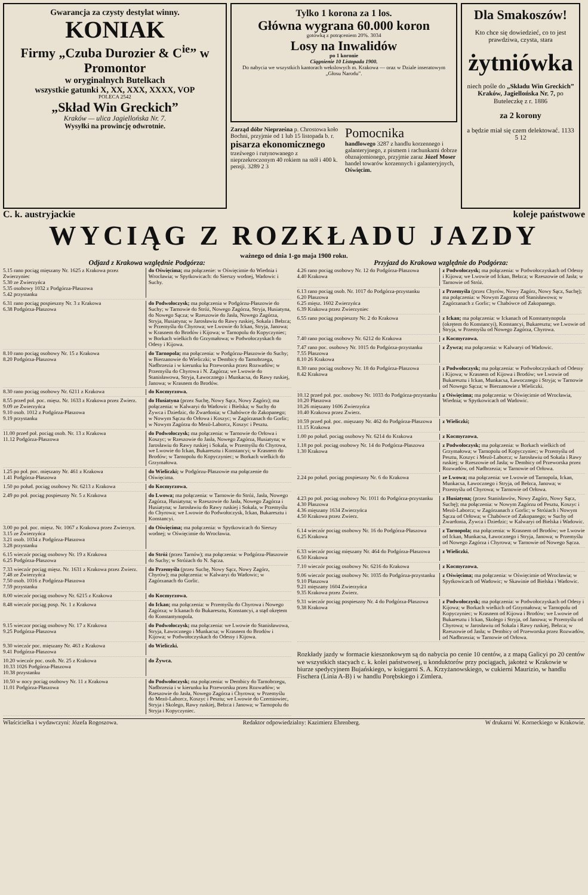Gwarancja za czysty destylat winny.
KONIAK
Firmy „Czuba Durozier & C<sup>ie</sup>” w Promontor
w oryginalnych Butelkach
wszystkie gatunki X, XX, XXX, XXXX, VOP
POLECA 2542
„Skład Win Greckich”
Kraków — ulica Jagiellońska Nr. 7.
Wysyłki na prowincję odwrotnie.
Tylko 1 korona za 1 los.
Główna wygrana 60.000 koron
gotówką z potrąceniem 20%. 3034
Losy na Inwalidów
po 1 koronie
Ciągnienie 10 Listopada 1900.
Do nabycia we wszystkich kantorach wekslowych m. Krakowa — oraz w Dziale inseratowym „Głosu Narodu”.
Zarząd dóbr Nieprześna p. Chrostowa koło Bochni, przyjmie od 1 lub 15 listopada b. r.
pisarza ekonomicznego
trzeźwego i rutynowanego z nieprzekroczonym 40 rokiem na stół i 400 k. pensji. 3289 2 3
Pomocnika
handlowego 3287 z handlu korzennego i galanteryjnego, z pismem i rachunkami dobrze obznajomionego, przyjmie zaraz Józef Moser handel towarów korzennych i galanteryjnych, Oświęcim.
Dla Smakoszów!
Kto chce się dowiedzieć, co to jest prawdziwa, czysta, stara
żytniówka
niech pośle do „Składu Win Greckich” Kraków, Jagiellońska Nr. 7, po Buteleczkę z r. 1886
za 2 korony
a będzie miał się czem delektować. 1133 5 12
C. k. austryjackie koleje państwowe
WYCIĄG Z ROZKŁADU JAZDY
ważnego od dnia 1-go maja 1900 roku.
Odjazd z Krakowa względnie Podgórza:
5.15 rano pociąg mięszany Nr. 1625 z Krakowa przez Zwierzyniec
5.30 ze Zwierzyńca
5.35 osobowy 1032 z Podgórza-Płaszowa
5.42 przystanku
do Oświęcima; ma połączenie: w Oświęcimie do Wiednia i Wrocławia; w Spytkowicach: do Sierszy wodnej, Wadowic i Suchy.
6.31 rano pociąg pospieszny Nr. 3 z Krakowa
6.38 Podgórza-Płaszowa
do Podwołoczysk; ma połączenia w Podgórzu-Płaszowie do Suchy; w Tarnowie do Stróż, Nowego Zagórza, Stryja, Husiatyna, do Nowego Sącza; w Rzeszowie do Jasła, Nowego Zagórza, Stryja, Husiatyna; w Jarosławiu do Rawy ruskiej, Sokala i Bełzca; w Przemyślu do Chyrowa; we Lwowie do Ickan, Stryja, Janowa; w Krasnem do Brodów i Kijowa; w Tarnopolu do Kopyczyniec; w Borkach wielkich do Grzymałowa; w Podwołoczyskach do Odesy i Kijowa.
8.10 rano pociąg osobowy Nr. 15 z Krakowa
8.20 Podgórza-Płaszowa
do Tarnopola; ma połączenia: w Podgórzu-Płaszowie do Suchy; w Bierzanowie do Wieliczki; w Dembicy do Tarnobrzega, Nadbrzezia i w kierunku ku Przeworska przez Rozwadów; w Przemyślu do Chyrowa i N. Zagórza; we Lwowie do Stanisławowa, Stryja, Ławocznego i Munkacsa, do Rawy ruskiej, Janowa; w Krasnem do Brodów.
8.30 rano pociąg osobowy Nr. 6211 z Krakowa
do Kocmyrzowa.
8.55 przed poł. poc. mięsz. Nr. 1633 z Krakowa przez Zwierz.
9.09 ze Zwierzyńca
9.10 osob. 1012 z Podgórza-Płaszowa
9.19 przystanku
do Husiatyna (przez Suchę, Nowy Sącz, Nowy Zagórz); ma połączenia: w Kalwaryi do Wadowic i Bielska; w Suchy do Żywca i Dziedzic, do Zwardonia; w Chabówce do Zakopanego; w Nowym Sączu do Orłowa i Koszyc; w Zagórzanach do Gorlic; w Nowym Zagórzu do Mezö-Laborcz, Koszyc i Pesztu.
11.00 przed poł. pociąg osob. Nr. 13 z Krakowa
11.12 Podgórza-Płaszowa
do Podwołoczysk; ma połączenia: w Tarnowie do Orłowa i Koszyc; w Rzeszowie do Jasła, Nowego Zagórza, Husiatyna; w Jarosławiu do Rawy ruskiej i Sokala, w Przemyślu do Chyrowa, we Lwowie do Ickan, Bukaresztu i Konstancyi; w Krasnem do Brodów; w Tarnopolu do Kopyczyniec; w Borkach wielkich do Grzymałowa.
1.25 po poł. poc. mięszany Nr. 461 z Krakowa
1.41 Podgórza-Płaszowa
do Wieliczki; w Podgórzu-Płaszowie ma połączenie do Oświęcima.
1.50 po połud. pociąg osobowy Nr. 6213 z Krakowa
do Kocmyrzowa.
2.49 po poł. pociąg pospieszny Nr. 5 z Krakowa
do Lwowa; ma połączenia: w Tarnowie do Stróż, Jasła, Nowego Zagórza, Husiatyna; w Rzeszowie do Jasła, Nowego Zagórza i Husiatyna; w Jarosławiu do Rawy ruskiej i Sokala, w Przemyślu do Chyrowa; we Lwowie do Podwołoczysk, Ickan, Bukaresztu i Konstancyi.
3.00 po poł. poc. mięsz. Nr. 1067 z Krakowa przez Zwierzyn.
3.15 ze Zwierzyńca
3.21 osob. 1034 z Podgórza-Płaszowa
3.28 przystanku
do Oświęcima; ma połączenia: w Spytkowicach do Sierszy wodnej; w Oświęcimie do Wrocławia.
6.15 wieczór pociąg osobowy Nr. 19 z Krakowa
6.25 Podgórza-Płaszowa
do Stróż (przez Tarnów); ma połączenia: w Podgórzu-Płaszowie do Suchy; w Stróżach do N. Sącza.
7.33 wieczór pociąg mięsz. Nr. 1631 z Krakowa przez Zwierz.
7.48 ze Zwierzyńca
7.50 osob. 1016 z Podgórza-Płaszowa
7.59 przystanku
do Przemyśla (przez Suchę, Nowy Sącz, Nowy Zagórz, Chyrów); ma połączenia: w Kalwaryi do Wadowic; w Zagórzanach do Gorlic.
8.00 wieczór pociąg osobowy Nr. 6215 z Krakowa
do Kocmyrzowa.
8.48 wieczór pociąg posp. Nr. 1 z Krakowa
do Ickan; ma połączenia: w Przemyślu do Chyrowa i Nowego Zagórza; w Ickanach do Bukaresztu, Konstancyi, a stąd okrętem do Konstantynopola.
9.15 wieczor pociąg osobowy Nr. 17 z Krakowa
9.25 Podgórza-Płaszowa
do Podwołoczysk; ma połączenia: we Lwowie do Stanisławowa, Stryja, Ławocznego i Munkacsa; w Krasnem do Brodów i Kijowa; w Podwołoczyskach do Odessy i Kijowa.
9.30 wieczór poc. mięszany Nr. 463 z Krakowa
9.41 Podgórza-Płaszowa
do Wieliczki.
10.20 wieczór poc. osob. Nr. 25 z Krakowa
10.33 1026 Podgórza-Płaszowa
10.38 przystanku
do Żywca.
10.50 w nocy pociąg osobowy Nr. 11 z Krakowa
11.01 Podgórza-Płaszowa
do Podwołoczysk; ma połączenia: w Dembicy do Tarnobrzegu, Nadbrzezia i w kierunku ku Przeworsku przez Rozwadów; w Rzeszowie do Jasła, Nowego Zagórza i Chyrowa; w Przemyślu do Mezö-Laborcz, Koszyc i Pesztu; we Lwowie do Czerniowiec, Stryja i Skolego, Rawy ruskiej, Bełzca i Janowa; w Tarnopolu do Stryja i Kopyczyniec.
Przyjazd do Krakowa względnie do Podgórza:
4.26 rano pociąg osobowy Nr. 12 do Podgórza-Płaszowa
4.40 Krakowa
z Podwołoczysk; ma połączenia: w Podwołoczyskach od Odessy i Kijowa; we Lwowie od Ickan, Bełzca; w Rzeszowie od Jasła; w Tarnowie od Stróż.
6.13 rano pociąg osob. Nr. 1017 do Podgórza-przystanku
6.20 Płaszowa
6.25 mięsz. 1602 Zwierzyńca
6.39 Krakowa przez Zwierzyniec
z Przemyśla (przez Chyrów, Nowy Zagórz, Nowy Sącz, Suchę); ma połączenia: w Nowym Zagorzu od Stanisławowa; w Zagórzanach z Gorlic; w Chabówce od Zakopanego.
6.55 rano pociąg pospieszny Nr. 2 do Krakowa
z Ickan; ma połączenia: w Ickanach od Konstantynopola (okrętem do Konstancyi), Konstancyi, Bukaresztu; we Lwowie od Stryja, w Przemyślu od Nowego Zagórza, Chyrowa.
7.40 rano pociąg osobowy Nr. 6212 do Krakowa
z Kocmyrzowa.
7.47 rano poc. osobowy Nr. 1015 do Podgórza-przystanku
7.55 Płaszowa
8.10 26 Krakowa
z Żywca; ma połączenia: w Kalwaryi od Wadowic.
8.30 rano pociąg osobowy Nr. 18 do Podgórza-Płaszowa
8.42 Krakowa
z Podwołoczysk; ma połączenia: w Podwołoczyskach od Odessy i Kijowa; w Krasnem od Kijowa i Brodów; we Lwowie od Bukaresztu i Ickan, Munkacsa, Ławocznego i Stryja; w Tarnowie od Nowego Sącza; w Bierzanowie z Wieliczki.
10.12 przed poł. poc. osobowy Nr. 1033 do Podgórza-przystanku
10.20 Płaszowa
10.26 mięszany 1606 Zwierzyńca
10.40 Krakowa przez Zwierz.
z Oświęcima; ma połączenia: w Oświęcimie od Wrocławia, Wiednia; w Spytkowicach od Wadowic.
10.59 przed poł. poc. mięszany Nr. 462 do Podgórza-Płaszowa
11.15 Krakowa
z Wieliczki;
1.00 po połud. pociąg osobowy Nr. 6214 do Krakowa
z Kocmyrzowa.
1.18 po poł. pociąg osobowy Nr. 14 do Podgórza-Płaszowa
1.30 Krakowa
z Podwołoczysk; ma połączenia: w Borkach wielkich od Grzymałowa; w Tarnopolu od Kopyczyniec; w Przemyślu od Pesztu, Koszyc i Mezö-Laborcz; w Jarosławiu od Sokala i Rawy ruskiej; w Rzeszowie od Jasła; w Dembicy od Przeworska przez Rozwadów, od Nadbrzezia; w Tarnowie od Orłowa.
2.24 po połud. pociąg pospieszny Nr. 6 do Krakowa
ze Lwowa; ma połączenia: we Lwowie od Tarnopola, Ickan, Munkacsa, Ławocznego i Stryja, od Bełzca, Janowa; w Przemyślu od Chyrowa; w Tarnowie od Orłowa.
4.23 po poł. pociąg osobowy Nr. 1011 do Podgórza-przystanku
4.30 Płaszowa
4.36 mięszany 1634 Zwierzyńca
4.50 Krakowa przez Zwierz.
z Husiatyna; (przez Stanisławów, Nowy Zagórz, Nowy Sącz, Suchę); ma połączenia: w Nowym Zagórzu od Pesztu, Koszyc i Mezö-Laborcz; w Zagórzanach z Gorlic; w Stróżach i Nowym Sączu od Orłowa; w Chabówce od Zakopanego; w Suchy od Zwardonia, Żywca i Dziedzic; w Kalwaryi od Bielska i Wadowic.
6.14 wieczór pociąg osobowy Nr. 16 do Podgórza-Płaszowa
6.25 Krakowa
z Tarnopola; ma połączenia: w Krasnem od Brodów; we Lwowie od Ickan, Munkacsa, Ławocznego i Stryja, Janowa; w Przemyślu od Nowego Zagórza i Chyrowa; w Tarnowie od Nowego Sącza.
6.33 wieczór pociąg mięszany Nr. 464 do Podgórza-Płaszowa
6.50 Krakowa
z Wieliczki.
7.10 wieczór pociąg osobowy Nr. 6216 do Krakowa
z Kocmyrzowa.
9.06 wieczór pociąg osobowy Nr. 1035 do Podgórza-przystanku
9.10 Płaszowa
9.21 mięszany 1604 Zwierzyńca
9.35 Krakowa przez Zwierz.
z Oświęcima; ma połączenia: w Oświęcimie od Wrocławia; w Spytkowicach od Wadowic; w Skawinie od Bielska i Wadowic.
9.31 wieczór pociąg pospieszny Nr. 4 do Podgórza-Płaszowa
9.38 Krakowa
z Podwołoczysk; ma połączenia: w Podwołoczyskach od Odesy i Kijowa; w Borkach wielkich od Grzymałowa; w Tarnopolu od Kopyczyniec; w Krasnem od Kijowa i Brodów; we Lwowie od Bukaresztu i Ickan, Skolego i Stryja, od Janowa; w Przemyślu od Chyrowa; w Jarosławiu od Sokala i Rawy ruskiej, Bełzca; w Rzeszowie od Jasła; w Dembicy od Przeworska przez Rozwadów, od Nadbrzezia; w Tarnowie od Orłowa.
Rozkłady jazdy w formacie kieszonkowym są do nabycia po cenie 10 centów, a z mapą Galicyi po 20 centów we wszystkich stacyach c. k. kolei państwowej, u konduktorów przy pociągach, jakoteż w Krakowie w biurze spedycyjnem Bujańskiego, w księgarni S. A. Krzyżanowskiego, w cukierni Maurizio, w handlu Fischera (Linia A-B) i w handlu Porębskiego i Zimlera.
Właścicielka i wydawczyni: Józefa Rogoszowa. Redaktor odpowiedzialny: Kazimierz Ehrenberg. W drukarni W. Korneckiego w Krakowie.